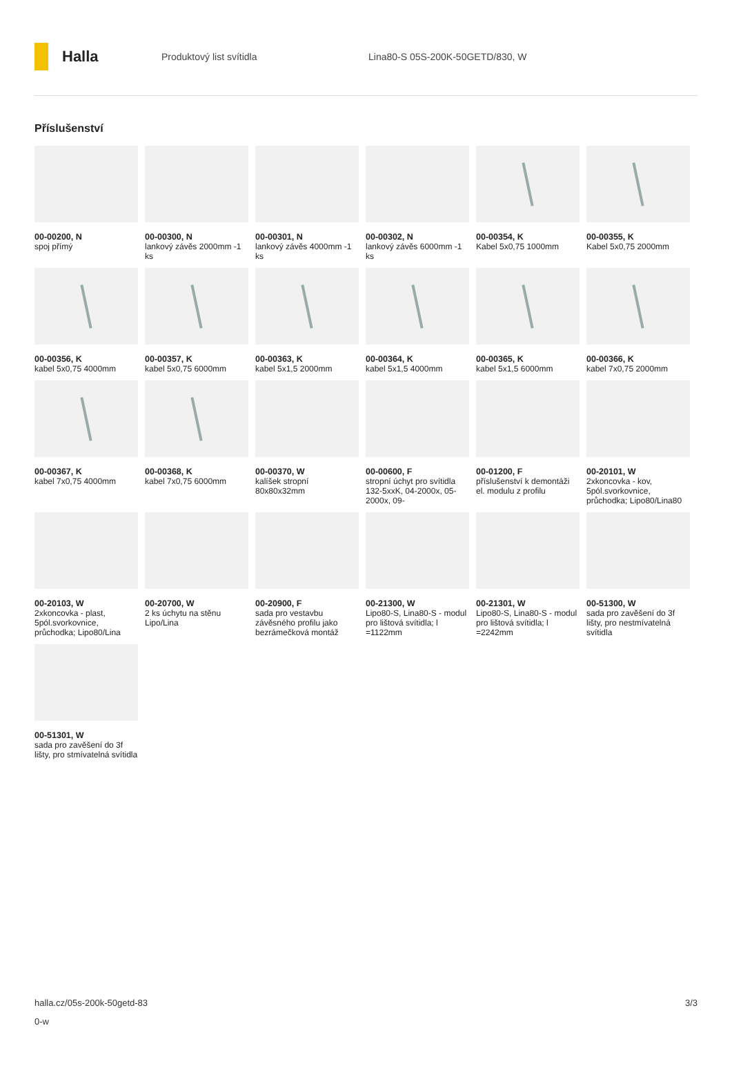Halla
Produktový list svítidla
Lina80-S 05S-200K-50GETD/830, W
Příslušenství
00-00200, N
spoj přímý
00-00300, N
lankový závěs 2000mm -1 ks
00-00301, N
lankový závěs 4000mm -1 ks
00-00302, N
lankový závěs 6000mm -1 ks
00-00354, K
Kabel 5x0,75 1000mm
00-00355, K
Kabel 5x0,75 2000mm
00-00356, K
kabel 5x0,75 4000mm
00-00357, K
kabel 5x0,75 6000mm
00-00363, K
kabel 5x1,5 2000mm
00-00364, K
kabel 5x1,5 4000mm
00-00365, K
kabel 5x1,5 6000mm
00-00366, K
kabel 7x0,75 2000mm
00-00367, K
kabel 7x0,75 4000mm
00-00368, K
kabel 7x0,75 6000mm
00-00370, W
kalíšek stropní 80x80x32mm
00-00600, F
stropní úchyt pro svítidla 132-5xxK, 04-2000x, 05-2000x, 09-
00-01200, F
příslušenství k demontáži el. modulu z profilu
00-20101, W
2xkoncovka - kov, 5pól.svorkovnice, průchodka; Lipo80/Lina80
00-20103, W
2xkoncovka - plast, 5pól.svorkovnice, průchodka; Lipo80/Lina
00-20700, W
2 ks úchytu na stěnu Lipo/Lina
00-20900, F
sada pro vestavbu závěsného profilu jako bezrámečková montáž
00-21300, W
Lipo80-S, Lina80-S - modul pro lištová svítidla; l =1122mm
00-21301, W
Lipo80-S, Lina80-S - modul pro lištová svítidla; l =2242mm
00-51300, W
sada pro zavěšení do 3f lišty, pro nestmívatelná svítidla
00-51301, W
sada pro zavěšení do 3f lišty, pro stmívatelná svítidla
halla.cz/05s-200k-50getd-83 3/3
0-w